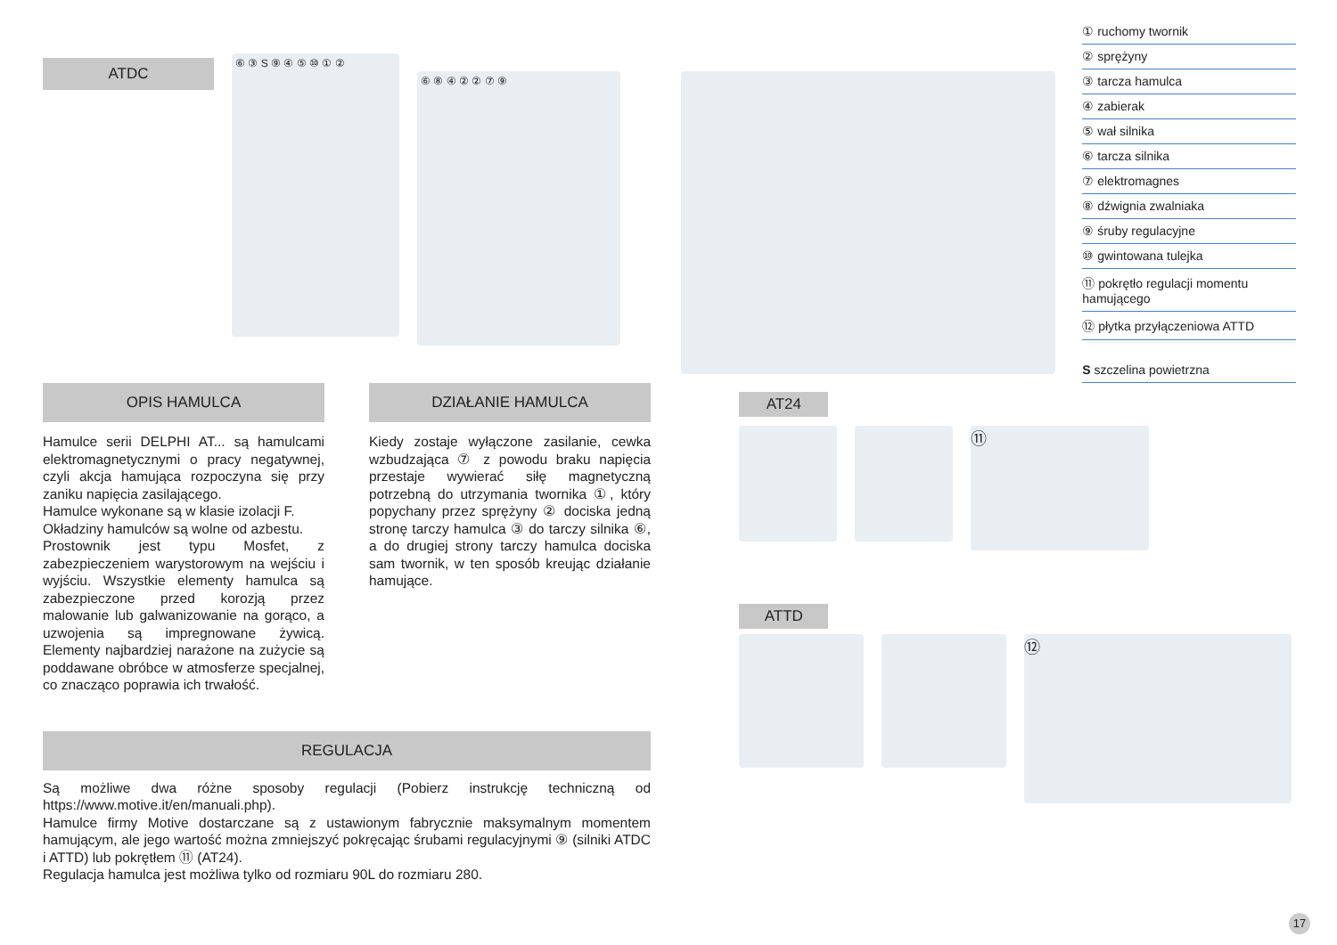ATDC
⑥ ③ S ⑨ ④ ⑤ ⑩ ① ②
⑥ ⑧ ④ ② ② ⑦ ⑨
OPIS HAMULCA
Hamulce serii DELPHI AT... są hamulcami elektromagnetycznymi o pracy negatywnej, czyli akcja hamująca rozpoczyna się przy zaniku napięcia zasilającego.
Hamulce wykonane są w klasie izolacji F.
Okładziny hamulców są wolne od azbestu.
Prostownik jest typu Mosfet, z zabezpieczeniem warystorowym na wejściu i wyjściu. Wszystkie elementy hamulca są zabezpieczone przed korozją przez malowanie lub galwanizowanie na gorąco, a uzwojenia są impregnowane żywicą. Elementy najbardziej narażone na zużycie są poddawane obróbce w atmosferze specjalnej, co znacząco poprawia ich trwałość.
DZIAŁANIE HAMULCA
Kiedy zostaje wyłączone zasilanie, cewka wzbudzająca ⑦ z powodu braku napięcia przestaje wywierać siłę magnetyczną potrzebną do utrzymania twornika ①, który popychany przez sprężyny ② dociska jedną stronę tarczy hamulca ③ do tarczy silnika ⑥, a do drugiej strony tarczy hamulca dociska sam twornik, w ten sposób kreując działanie hamujące.
REGULACJA
Są możliwe dwa różne sposoby regulacji (Pobierz instrukcję techniczną od https://www.motive.it/en/manuali.php).
Hamulce firmy Motive dostarczane są z ustawionym fabrycznie maksymalnym momentem hamującym, ale jego wartość można zmniejszyć pokręcając śrubami regulacyjnymi ⑨ (silniki ATDC i ATTD) lub pokrętłem ⑪ (AT24).
Regulacja hamulca jest możliwa tylko od rozmiaru 90L do rozmiaru 280.
① ruchomy twornik
② sprężyny
③ tarcza hamulca
④ zabierak
⑤ wał silnika
⑥ tarcza silnika
⑦ elektromagnes
⑧ dźwignia zwalniaka
⑨ śruby regulacyjne
⑩ gwintowana tulejka
⑪ pokrętło regulacji momentu hamującego
⑫ płytka przyłączeniowa ATTD
S szczelina powietrzna
AT24
⑪
ATTD
⑫
17